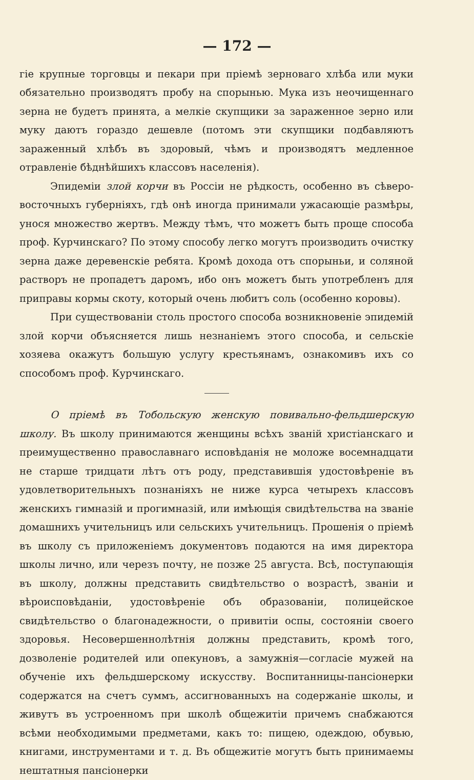— 172 —
гіе крупные торговцы и пекари при пріемѣ зерноваго хлѣба или муки обязательно производятъ пробу на спорынью. Мука изъ неочищеннаго зерна не будетъ принята, а мелкіе скупщики за зараженное зерно или муку даютъ гораздо дешевле (потомъ эти скупщики подбавляютъ зараженный хлѣбъ въ здоровый, чѣмъ и производятъ медленное отравленіе бѣднѣйшихъ классовъ населенія).
Эпидеміи злой корчи въ Россіи не рѣдкость, особенно въ сѣверо-восточныхъ губерніяхъ, гдѣ онѣ иногда принимали ужасающіе размѣры, унося множество жертвъ. Между тѣмъ, что можетъ быть проще способа проф. Курчинскаго? По этому способу легко могутъ производить очистку зерна даже деревенскіе ребята. Кромѣ дохода отъ спорыньи, и соляной растворъ не пропадетъ даромъ, ибо онъ можетъ быть употребленъ для приправы кормы скоту, который очень любитъ соль (особенно коровы).
При существованіи столь простого способа возникновеніе эпидемій злой корчи объясняется лишь незнаніемъ этого способа, и сельскіе хозяева окажутъ большую услугу крестьянамъ, ознакомивъ ихъ со способомъ проф. Курчинскаго.
О пріемѣ въ Тобольскую женскую повивально-фельдшерскую школу. Въ школу принимаются женщины всѣхъ званій христіанскаго и преимущественно православнаго исповѣданія не моложе восемнадцати не старше тридцати лѣтъ отъ роду, представившія удостовѣреніе въ удовлетворительныхъ познаніяхъ не ниже курса четырехъ классовъ женскихъ гимназій и прогимназій, или имѣющія свидѣтельства на званіе домашнихъ учительницъ или сельскихъ учительницъ. Прошенія о пріемѣ въ школу съ приложеніемъ документовъ подаются на имя директора школы лично, или черезъ почту, не позже 25 августа. Всѣ, поступающія въ школу, должны представить свидѣтельство о возрастѣ, званіи и вѣроисповѣданіи, удостовѣреніе объ образованіи, полицейское свидѣтельство о благонадежности, о привитіи оспы, состояніи своего здоровья. Несовершеннолѣтнія должны представить, кромѣ того, дозволеніе родителей или опекуновъ, а замужнія—согласіе мужей на обученіе ихъ фельдшерскому искусству. Воспитанницы-пансіонерки содержатся на счетъ суммъ, ассигнованныхъ на содержаніе школы, и живутъ въ устроенномъ при школѣ общежитіи причемъ снабжаются всѣми необходимыми предметами, какъ то: пищею, одеждою, обувью, книгами, инструментами и т. д. Въ общежитіе могутъ быть принимаемы нештатныя пансіонерки